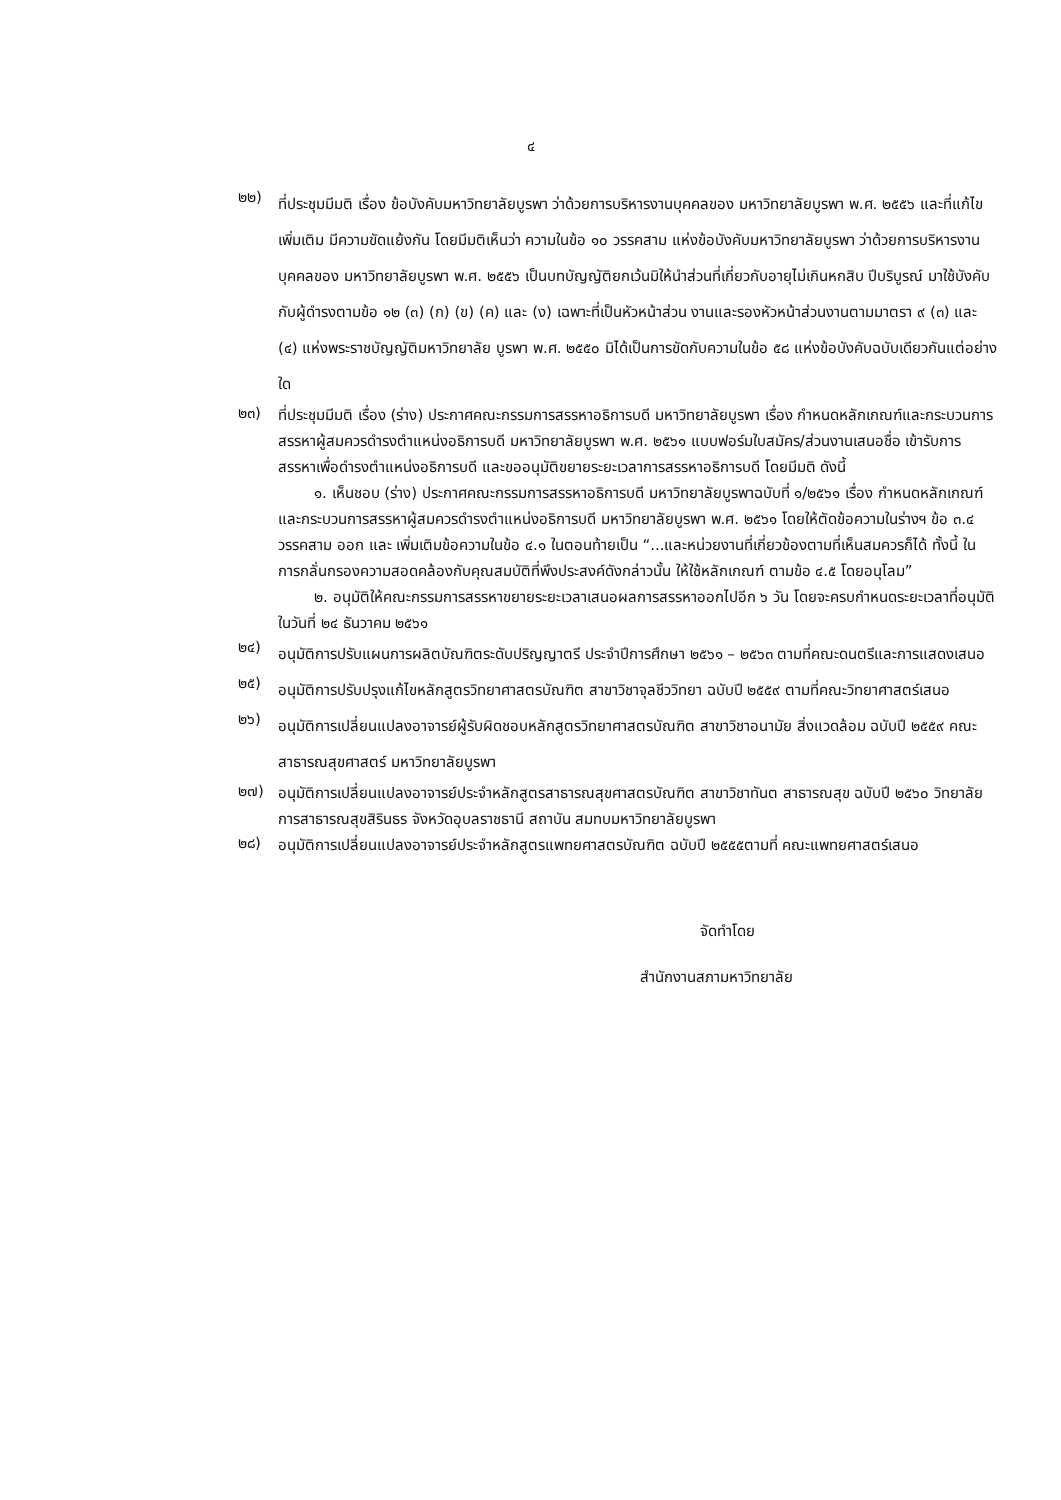๔
๒๒)
ที่ประชุมมีมติ เรื่อง ข้อบังคับมหาวิทยาลัยบูรพา ว่าด้วยการบริหารงานบุคคลของ มหาวิทยาลัยบูรพา พ.ศ. ๒๕๕๖ และที่แก้ไขเพิ่มเติม มีความขัดแย้งกัน โดยมีมติเห็นว่า ความในข้อ ๑๐ วรรคสาม แห่งข้อบังคับมหาวิทยาลัยบูรพา ว่าด้วยการบริหารงานบุคคลของ มหาวิทยาลัยบูรพา พ.ศ. ๒๕๕๖ เป็นบทบัญญัติยกเว้นมิให้นำส่วนที่เกี่ยวกับอายุไม่เกินหกสิบ ปีบริบูรณ์ มาใช้บังคับกับผู้ดำรงตามข้อ ๑๒ (๓) (ก) (ข) (ค) และ (ง) เฉพาะที่เป็นหัวหน้าส่วน งานและรองหัวหน้าส่วนงานตามมาตรา ๙ (๓) และ (๔) แห่งพระราชบัญญัติมหาวิทยาลัย บูรพา พ.ศ. ๒๕๕๐ มิได้เป็นการขัดกับความในข้อ ๕๘ แห่งข้อบังคับฉบับเดียวกันแต่อย่างใด
๒๓)
ที่ประชุมมีมติ เรื่อง (ร่าง) ประกาศคณะกรรมการสรรหาอธิการบดี มหาวิทยาลัยบูรพา เรื่อง กำหนดหลักเกณฑ์และกระบวนการสรรหาผู้สมควรดำรงตำแหน่งอธิการบดี มหาวิทยาลัยบูรพา พ.ศ. ๒๕๖๑ แบบฟอร์มใบสมัคร/ส่วนงานเสนอชื่อ เข้ารับการสรรหาเพื่อดำรงตำแหน่งอธิการบดี และขออนุมัติขยายระยะเวลาการสรรหาอธิการบดี โดยมีมติ ดังนี้
๑. เห็นชอบ (ร่าง) ประกาศคณะกรรมการสรรหาอธิการบดี มหาวิทยาลัยบูรพาฉบับที่ ๑/๒๕๖๑ เรื่อง กำหนดหลักเกณฑ์และกระบวนการสรรหาผู้สมควรดำรงตำแหน่งอธิการบดี มหาวิทยาลัยบูรพา พ.ศ. ๒๕๖๑ โดยให้ตัดข้อความในร่างฯ ข้อ ๓.๔ วรรคสาม ออก และ เพิ่มเติมข้อความในข้อ ๔.๑ ในตอนท้ายเป็น “...และหน่วยงานที่เกี่ยวข้องตามที่เห็นสมควรก็ได้ ทั้งนี้ ในการกลั่นกรองความสอดคล้องกับคุณสมบัติที่พึงประสงค์ดังกล่าวนั้น ให้ใช้หลักเกณฑ์ ตามข้อ ๔.๕ โดยอนุโลม”
๒. อนุมัติให้คณะกรรมการสรรหาขยายระยะเวลาเสนอผลการสรรหาออกไปอีก ๖ วัน โดยจะครบกำหนดระยะเวลาที่อนุมัติในวันที่ ๒๔ ธันวาคม ๒๕๖๑
๒๔)
อนุมัติการปรับแผนการผลิตบัณฑิตระดับปริญญาตรี ประจำปีการศึกษา ๒๕๖๑ – ๒๕๖๓ ตามที่คณะดนตรีและการแสดงเสนอ
๒๕)
อนุมัติการปรับปรุงแก้ไขหลักสูตรวิทยาศาสตรบัณฑิต สาขาวิชาจุลชีววิทยา ฉบับปี ๒๕๕๙ ตามที่คณะวิทยาศาสตร์เสนอ
๒๖)
อนุมัติการเปลี่ยนแปลงอาจารย์ผู้รับผิดชอบหลักสูตรวิทยาศาสตรบัณฑิต สาขาวิชาอนามัย สิ่งแวดล้อม ฉบับปี ๒๕๕๙ คณะสาธารณสุขศาสตร์ มหาวิทยาลัยบูรพา
๒๗)
อนุมัติการเปลี่ยนแปลงอาจารย์ประจำหลักสูตรสาธารณสุขศาสตรบัณฑิต สาขาวิชาทันต สาธารณสุข ฉบับปี ๒๕๖๐ วิทยาลัยการสาธารณสุขสิรินธร จังหวัดอุบลราชธานี สถาบัน สมทบมหาวิทยาลัยบูรพา
๒๘)
อนุมัติการเปลี่ยนแปลงอาจารย์ประจำหลักสูตรแพทยศาสตรบัณฑิต ฉบับปี ๒๕๕๕ตามที่ คณะแพทยศาสตร์เสนอ
จัดทำโดย
สำนักงานสภามหาวิทยาลัย